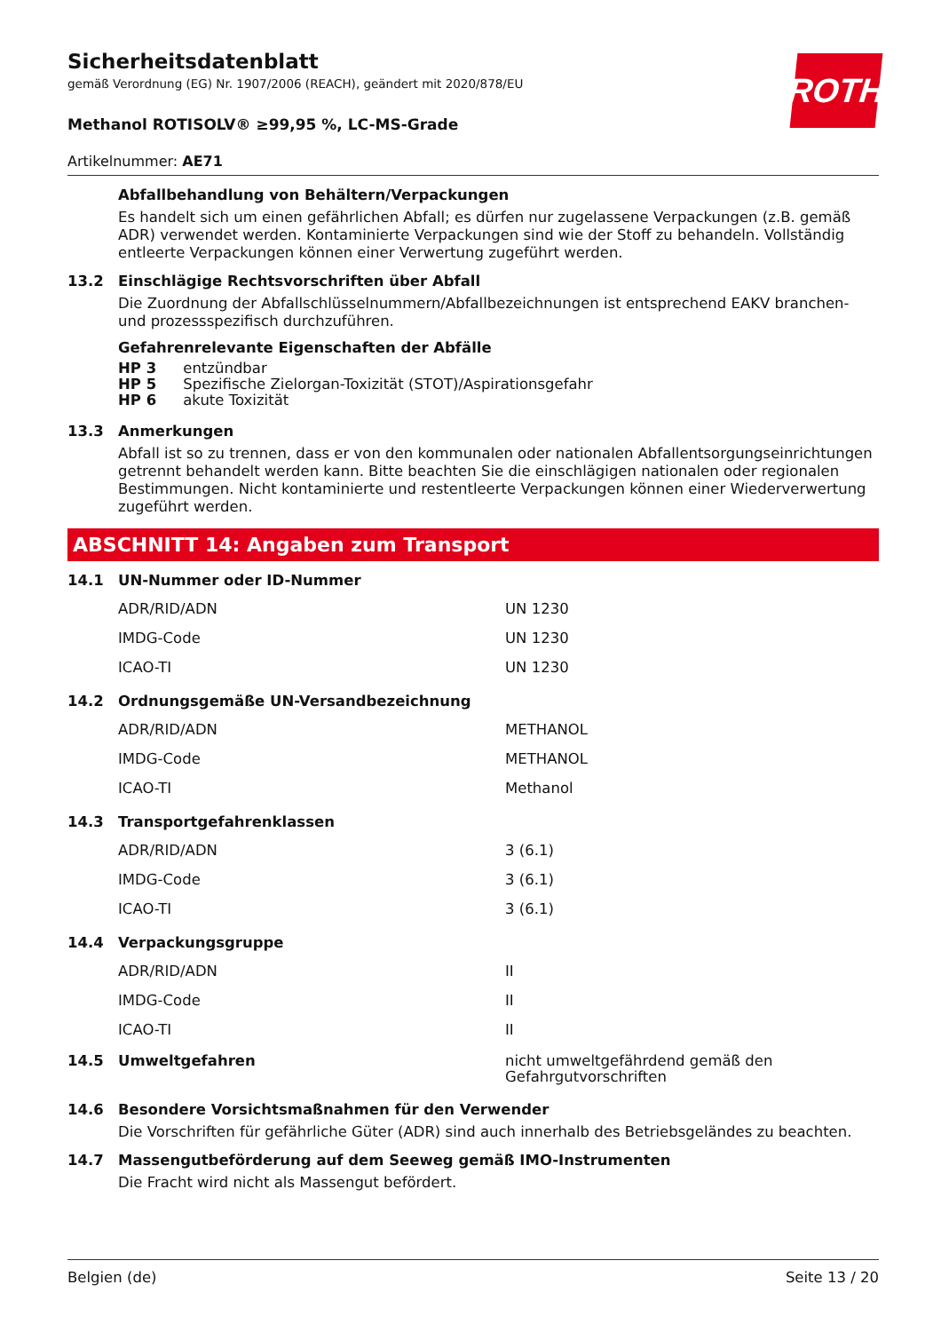ROTH
Sicherheitsdatenblatt
gemäß Verordnung (EG) Nr. 1907/2006 (REACH), geändert mit 2020/878/EU
Methanol ROTISOLV® ≥99,95 %, LC-MS-Grade
Artikelnummer: AE71
Abfallbehandlung von Behältern/Verpackungen
Es handelt sich um einen gefährlichen Abfall; es dürfen nur zugelassene Verpackungen (z.B. gemäß ADR) verwendet werden. Kontaminierte Verpackungen sind wie der Stoff zu behandeln. Vollständig entleerte Verpackungen können einer Verwertung zugeführt werden.
13.2 Einschlägige Rechtsvorschriften über Abfall
Die Zuordnung der Abfallschlüsselnummern/Abfallbezeichnungen ist entsprechend EAKV branchen- und prozessspezifisch durchzuführen.
Gefahrenrelevante Eigenschaften der Abfälle
HP 3 entzündbar
HP 5 Spezifische Zielorgan-Toxizität (STOT)/Aspirationsgefahr
HP 6 akute Toxizität
13.3 Anmerkungen
Abfall ist so zu trennen, dass er von den kommunalen oder nationalen Abfallentsorgungseinrichtungen getrennt behandelt werden kann. Bitte beachten Sie die einschlägigen nationalen oder regionalen Bestimmungen. Nicht kontaminierte und restentleerte Verpackungen können einer Wiederverwertung zugeführt werden.
ABSCHNITT 14: Angaben zum Transport
14.1 UN-Nummer oder ID-Nummer
| ADR/RID/ADN | UN 1230 |
| IMDG-Code | UN 1230 |
| ICAO-TI | UN 1230 |
14.2 Ordnungsgemäße UN-Versandbezeichnung
| ADR/RID/ADN | METHANOL |
| IMDG-Code | METHANOL |
| ICAO-TI | Methanol |
14.3 Transportgefahrenklassen
| ADR/RID/ADN | 3 (6.1) |
| IMDG-Code | 3 (6.1) |
| ICAO-TI | 3 (6.1) |
14.4 Verpackungsgruppe
| ADR/RID/ADN | II |
| IMDG-Code | II |
| ICAO-TI | II |
14.5 Umweltgefahren nicht umweltgefährdend gemäß den Gefahrgutvorschriften
14.6 Besondere Vorsichtsmaßnahmen für den Verwender
Die Vorschriften für gefährliche Güter (ADR) sind auch innerhalb des Betriebsgeländes zu beachten.
14.7 Massengutbeförderung auf dem Seeweg gemäß IMO-Instrumenten
Die Fracht wird nicht als Massengut befördert.
Belgien (de) Seite 13 / 20